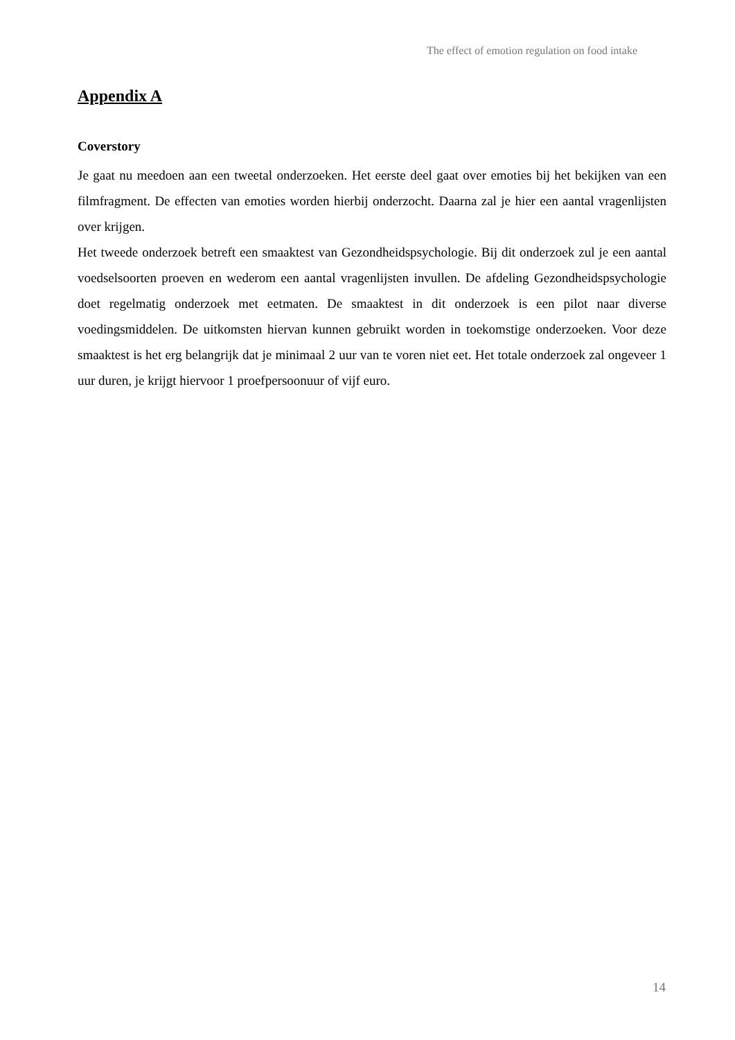The effect of emotion regulation on food intake
Appendix A
Coverstory
Je gaat nu meedoen aan een tweetal onderzoeken. Het eerste deel gaat over emoties bij het bekijken van een filmfragment. De effecten van emoties worden hierbij onderzocht. Daarna zal je hier een aantal vragenlijsten over krijgen.
Het tweede onderzoek betreft een smaaktest van Gezondheidspsychologie. Bij dit onderzoek zul je een aantal voedselsoorten proeven en wederom een aantal vragenlijsten invullen. De afdeling Gezondheidspsychologie doet regelmatig onderzoek met eetmaten. De smaaktest in dit onderzoek is een pilot naar diverse voedingsmiddelen. De uitkomsten hiervan kunnen gebruikt worden in toekomstige onderzoeken. Voor deze smaaktest is het erg belangrijk dat je minimaal 2 uur van te voren niet eet. Het totale onderzoek zal ongeveer 1 uur duren, je krijgt hiervoor 1 proefpersoonuur of vijf euro.
14